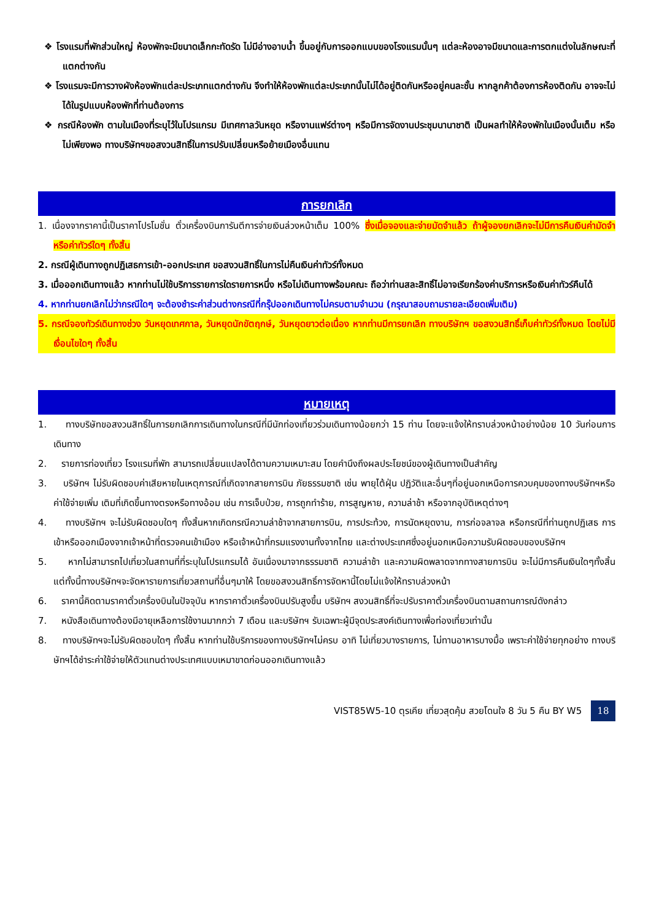❖ โรงแรมที่พักส่วนใหญ่ ห้องพักจะมีขนาดเล็กกะทัดรัด ไม่มีอ่างอาบน้ำ ขึ้นอยู่กับการออกแบบของโรงแรมนั้นๆ แต่ละห้องอาจมีขนาดและการตกแต่งในลักษณะที่แตกต่างกัน
❖ โรงแรมจะมีการวางผังห้องพักแต่ละประเภทแตกต่างกัน จึงทำให้ห้องพักแต่ละประเภทนั้นไม่ได้อยู่ติดกันหรืออยู่คนละชั้น หากลูกค้าต้องการห้องติดกัน อาจจะไม่ได้ในรูปแบบห้องพักที่ท่านต้องการ
❖ กรณีห้องพัก ตามในเมืองที่ระบุไว้ในโปรแกรม มีเทศกาลวันหยุด หรืองานแฟร์ต่างๆ หรือมีการจัดงานประชุมนานาชาติ เป็นผลทำให้ห้องพักในเมืองนั้นเต็ม หรือไม่เพียงพอ ทางบริษัทฯขอสงวนสิทธิ์ในการปรับเปลี่ยนหรือย้ายเมืองอื่นแทน
การยกเลิก
1. เนื่องจากราคานี้เป็นราคาโปรโมชั่น ตั๋วเครื่องบินการันตีการจ่ายเงินล่วงหน้าเต็ม 100% ซึ่งเมื่อจองและจ่ายมัดจำแล้ว ถ้าผู้จองยกเลิกจะไม่มีการคืนเงินค่ามัดจำหรือค่าทัวร์ใดๆ ทั้งสิ้น
2. กรณีผู้เดินทางถูกปฏิเสธการเข้า-ออกประเทศ ขอสงวนสิทธิ์ในการไม่คืนเงินค่าทัวร์ทั้งหมด
3. เมื่อออกเดินทางแล้ว หากท่านไม่ใช้บริการรายการใดรายการหนึ่ง หรือไม่เดินทางพร้อมคณะ ถือว่าท่านสละสิทธิ์ไม่อาจเรียกร้องค่าบริการหรือเงินค่าทัวร์คืนได้
4. หากท่านยกเลิกไม่ว่ากรณีใดๆ จะต้องชำระค่าส่วนต่างกรณีที่กรุ๊ปออกเดินทางไม่ครบตามจำนวน (กรุณาสอบถามรายละเอียดเพิ่มเติม)
5. กรณีจองทัวร์เดินทางช่วง วันหยุดเทศกาล, วันหยุดนักขัตฤกษ์, วันหยุดยาวต่อเนื่อง หากท่านมีการยกเลิก ทางบริษัทฯ ขอสงวนสิทธิ์เก็บค่าทัวร์ทั้งหมด โดยไม่มีเงื่อนไขใดๆ ทั้งสิ้น
หมายเหตุ
1. ทางบริษัทขอสงวนสิทธิ์ในการยกเลิกการเดินทางในกรณีที่มีนักท่องเที่ยวร่วมเดินทางน้อยกว่า 15 ท่าน โดยจะแจ้งให้ทราบล่วงหน้าอย่างน้อย 10 วันก่อนการเดินทาง
2. รายการท่องเที่ยว โรงแรมที่พัก สามารถเปลี่ยนแปลงได้ตามความเหมาะสม โดยคำนึงถึงผลประโยชน์ของผู้เดินทางเป็นสำคัญ
3. บริษัทฯ ไม่รับผิดชอบค่าเสียหายในเหตุการณ์ที่เกิดจากสายการบิน ภัยธรรมชาติ เช่น พายุไต้ฝุ่น ปฏิวัติและอื่นๆที่อยู่นอกเหนือการควบคุมของทางบริษัทฯหรือค่าใช้จ่ายเพิ่ม เติมที่เกิดขึ้นทางตรงหรือทางอ้อม เช่น การเจ็บป่วย, การถูกทำร้าย, การสูญหาย, ความล่าช้า หรือจากอุบัติเหตุต่างๆ
4. ทางบริษัทฯ จะไม่รับผิดชอบใดๆ ทั้งสิ้นหากเกิดกรณีความล่าช้าจากสายการบิน, การประท้วง, การนัดหยุดงาน, การก่อจลาจล หรือกรณีที่ท่านถูกปฏิเสธ การเข้าหรือออกเมืองจากเจ้าหน้าที่ตรวจคนเข้าเมือง หรือเจ้าหน้าที่กรมแรงงานทั้งจากไทย และต่างประเทศซึ่งอยู่นอกเหนือความรับผิดชอบของบริษัทฯ
5. หากไม่สามารถไปเที่ยวในสถานที่ที่ระบุในโปรแกรมได้ อันเนื่องมาจากธรรมชาติ ความล่าช้า และความผิดพลาดจากทางสายการบิน จะไม่มีการคืนเงินใดๆทั้งสิ้น แต่ทั้งนี้ทางบริษัทฯจะจัดหารายการเที่ยวสถานที่อื่นๆมาให้ โดยขอสงวนสิทธิ์การจัดหานี้โดยไม่แจ้งให้ทราบล่วงหน้า
6. ราคานี้คิดตามราคาตั๋วเครื่องบินในปัจจุบัน หากราคาตั๋วเครื่องบินปรับสูงขึ้น บริษัทฯ สงวนสิทธิ์ที่จะปรับราคาตั๋วเครื่องบินตามสถานการณ์ดังกล่าว
7. หนังสือเดินทางต้องมีอายุเหลือการใช้งานมากกว่า 7 เดือน และบริษัทฯ รับเฉพาะผู้มีจุดประสงค์เดินทางเพื่อท่องเที่ยวเท่านั้น
8. ทางบริษัทฯจะไม่รับผิดชอบใดๆ ทั้งสิ้น หากท่านใช้บริการของทางบริษัทฯไม่ครบ อาทิ ไม่เที่ยวบางรายการ, ไม่ทานอาหารบางมื้อ เพราะค่าใช้จ่ายทุกอย่าง ทางบริษัทฯได้ชำระค่าใช้จ่ายให้ตัวแทนต่างประเทศแบบเหมาขาดก่อนออกเดินทางแล้ว
VIST85W5-10 ตุรเคีย เที่ยวสุดคุ้ม สวยโดนใจ 8 วัน 5 คืน BY W5 18